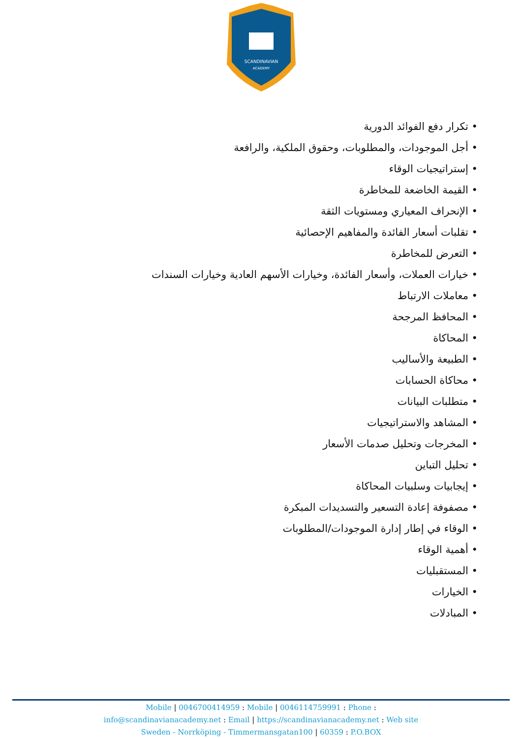SCANDINAVIAN
ACADEMY
• تكرار دفع الفوائد الدورية
• أجل الموجودات، والمطلوبات، وحقوق الملكية، والرافعة
• إستراتيجيات الوقاء
• القيمة الخاضعة للمخاطرة
• الإنحراف المعياري ومستويات الثقة
• تقلبات أسعار الفائدة والمفاهيم الإحصائية
• التعرض للمخاطرة
• خيارات العملات، وأسعار الفائدة، وخيارات الأسهم العادية وخيارات السندات
• معاملات الارتباط
• المحافظ المرجحة
• المحاكاة
• الطبيعة والأساليب
• محاكاة الحسابات
• متطلبات البيانات
• المشاهد والاستراتيجيات
• المخرجات وتحليل صدمات الأسعار
• تحليل التباين
• إيجابيات وسلبيات المحاكاة
• مصفوفة إعادة التسعير والتسديدات المبكرة
• الوقاء في إطار إدارة الموجودات/المطلوبات
• أهمية الوقاء
• المستقبليات
• الخيارات
• المبادلات
Mobile | 0046700414959 : Mobile | 0046114759991 : Phone :
info@scandinavianacademy.net : Email | https://scandinavianacademy.net : Web site
Sweden - Norrköping - Timmermansgatan100 | 60359 : P.O.BOX